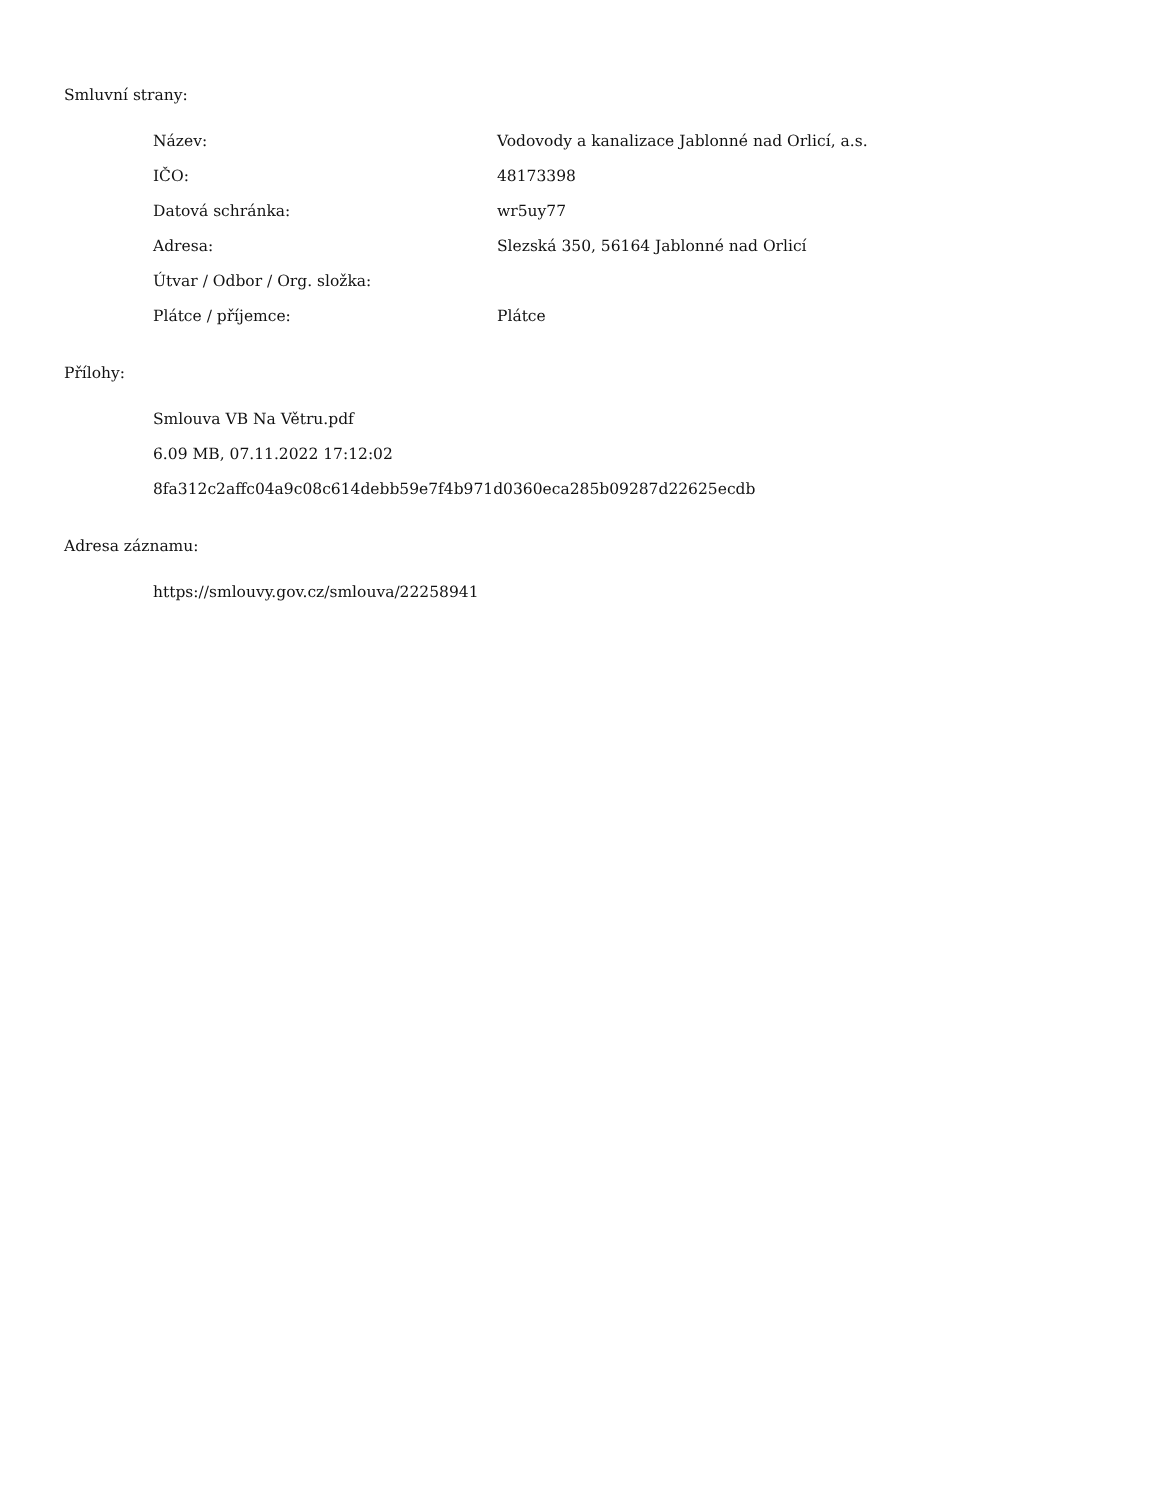Smluvní strany:
| Název: | Vodovody a kanalizace Jablonné nad Orlicí, a.s. |
| IČO: | 48173398 |
| Datová schránka: | wr5uy77 |
| Adresa: | Slezská 350, 56164 Jablonné nad Orlicí |
| Útvar / Odbor / Org. složka: | |
| Plátce / příjemce: | Plátce |
Přílohy:
Smlouva VB Na Větru.pdf
6.09 MB, 07.11.2022 17:12:02
8fa312c2affc04a9c08c614debb59e7f4b971d0360eca285b09287d22625ecdb
Adresa záznamu:
https://smlouvy.gov.cz/smlouva/22258941